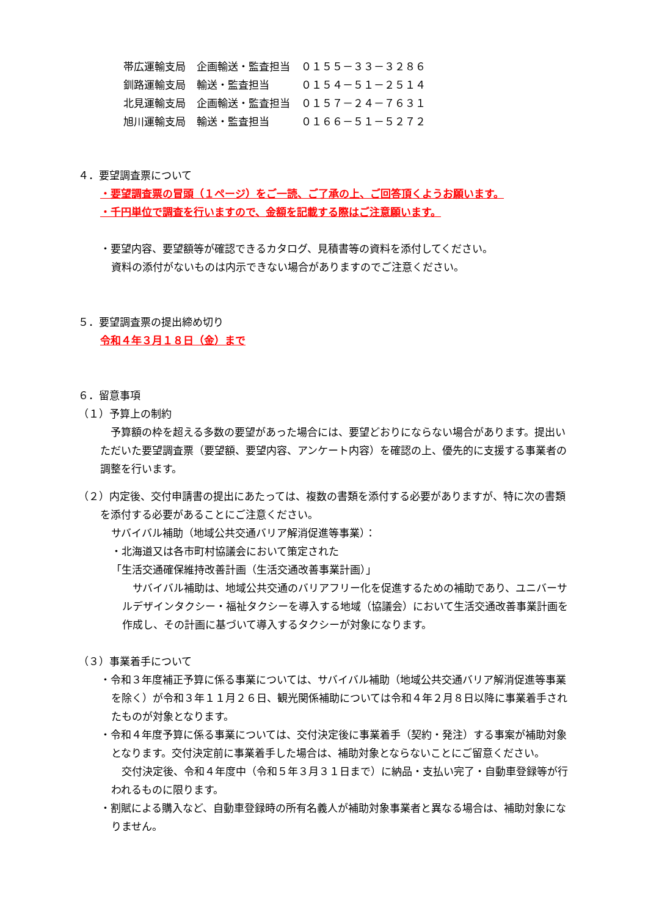| 帯広運輸支局 | 企画輸送・監査担当 | ０１５５－３３－３２８６ |
| 釧路運輸支局 | 輸送・監査担当 | ０１５４－５１－２５１４ |
| 北見運輸支局 | 企画輸送・監査担当 | ０１５７－２４－７６３１ |
| 旭川運輸支局 | 輸送・監査担当 | ０１６６－５１－５２７２ |
４．要望調査票について
・要望調査票の冒頭（１ページ）をご一読、ご了承の上、ご回答頂くようお願います。
・千円単位で調査を行いますので、金額を記載する際はご注意願います。
・要望内容、要望額等が確認できるカタログ、見積書等の資料を添付してください。
資料の添付がないものは内示できない場合がありますのでご注意ください。
５．要望調査票の提出締め切り
令和４年３月１８日（金）まで
６．留意事項
（１）予算上の制約
　予算額の枠を超える多数の要望があった場合には、要望どおりにならない場合があります。提出いただいた要望調査票（要望額、要望内容、アンケート内容）を確認の上、優先的に支援する事業者の調整を行います。
（２）内定後、交付申請書の提出にあたっては、複数の書類を添付する必要がありますが、特に次の書類を添付する必要があることにご注意ください。
サバイバル補助（地域公共交通バリア解消促進等事業）：
・北海道又は各市町村協議会において策定された
「生活交通確保維持改善計画（生活交通改善事業計画）」
　サバイバル補助は、地域公共交通のバリアフリー化を促進するための補助であり、ユニバーサルデザインタクシー・福祉タクシーを導入する地域（協議会）において生活交通改善事業計画を作成し、その計画に基づいて導入するタクシーが対象になります。
（３）事業着手について
・令和３年度補正予算に係る事業については、サバイバル補助（地域公共交通バリア解消促進等事業を除く）が令和３年１１月２６日、観光関係補助については令和４年２月８日以降に事業着手されたものが対象となります。
・令和４年度予算に係る事業については、交付決定後に事業着手（契約・発注）する事案が補助対象となります。交付決定前に事業着手した場合は、補助対象とならないことにご留意ください。
　交付決定後、令和４年度中（令和５年３月３１日まで）に納品・支払い完了・自動車登録等が行われるものに限ります。
・割賦による購入など、自動車登録時の所有名義人が補助対象事業者と異なる場合は、補助対象になりません。